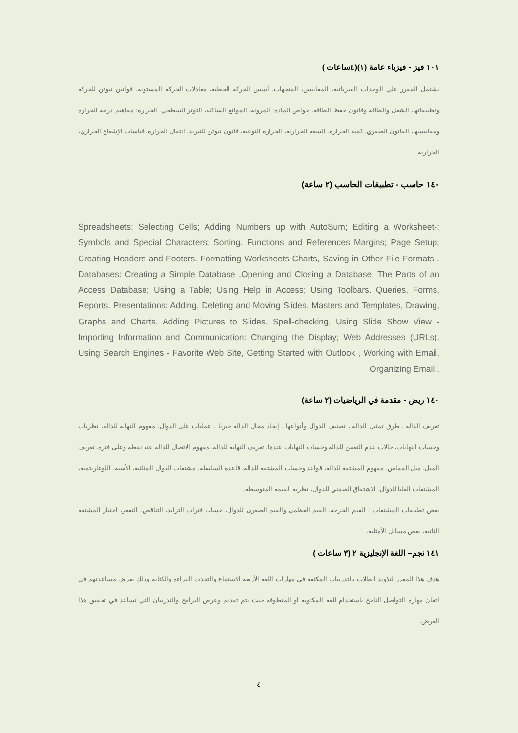١٠١ فيز - فيزياء عامة (١)(٤ساعات )
يشتمل المقرر علي الوحدات الفيزيائية، المقاييس، المتجهات، أسس الحركة الخطية، معادلات الحركة المستوية، قوانين نيوتن للحركة وتطبيقاتها، الشغل والطاقة وقانون حفظ الطاقة. خواص المادة: المرونة، الموائع الساكنة، التوتر السطحي. الحرارة: مفاهيم درجة الحرارة ومقاييسها، القانون الصفري، كمية الحرارة، السعة الحرارية، الحرارة النوعية، قانون نيوتن للتبريد، انتقال الحرارة، قياسات الإشعاع الحراري، الحرارية
١٤٠ حاسب - تطبيقات الحاسب (٢ ساعة)
Spreadsheets: Selecting Cells; Adding Numbers up with AutoSum; Editing a Worksheet-; Symbols and Special Characters; Sorting. Functions and References Margins; Page Setup; Creating Headers and Footers. Formatting Worksheets Charts, Saving in Other File Formats . Databases: Creating a Simple Database ,Opening and Closing a Database; The Parts of an Access Database; Using a Table; Using Help in Access; Using Toolbars. Queries, Forms, Reports. Presentations: Adding, Deleting and Moving Slides, Masters and Templates, Drawing, Graphs and Charts, Adding Pictures to Slides, Spell-checking, Using Slide Show View - Importing Information and Communication: Changing the Display; Web Addresses (URLs). Using Search Engines - Favorite Web Site, Getting Started with Outlook , Working with Email, Organizing Email .
١٤٠ ريض - مقدمة في الرياضيات (٢ ساعة)
تعريف الدالة ، طرق تمثيل الدالة ، تصنيف الدوال وأنواعها ، إيجاد مجال الدالة جبريا ، عمليات على الدوال. مفهوم النهاية للدالة، نظريات وحساب النهايات، حالات عدم التعيين للدالة وحساب النهايات عندها، تعريف النهاية للدالة، مفهوم الاتصال للدالة عند نقطة وعلى فترة. تعريف الميل، ميل المماس، مفهوم المشتقة للدالة، قواعد وحساب المشتقة للدالة، قاعدة السلسلة، مشتقات الدوال المثلثية، الأسية، اللوغاريتمية، المشتقات العليا للدوال، الاشتقاق الضمني للدوال، نظرية القيمة المتوسطة.
بعض تطبيقات المشتقات : القيم الحرجة، القيم العظمى والقيم الصغرى للدوال، حساب فترات التزايد، التناقص، التقعر، اختبار المشتقة الثانية، بعض مسائل الأمثلية.
١٤١ نجم– اللغة الإنجليزية ٢ (٣ ساعات )
هدف هذا المقرر لتذويد الطلاب بالتدريبات المكثفة في مهارات اللغة الأربعة الاستماع والتحدث القراءة والكتابة وذلك بغرض مساعدتهم في اتقان مهارة التواصل الناجح باستخدام للغة المكتوبة او المنطوقة حيث يتم تقديم وعرض البرامج والتدريبان التي تساعد في تحقيق هذا الغرض.
٤